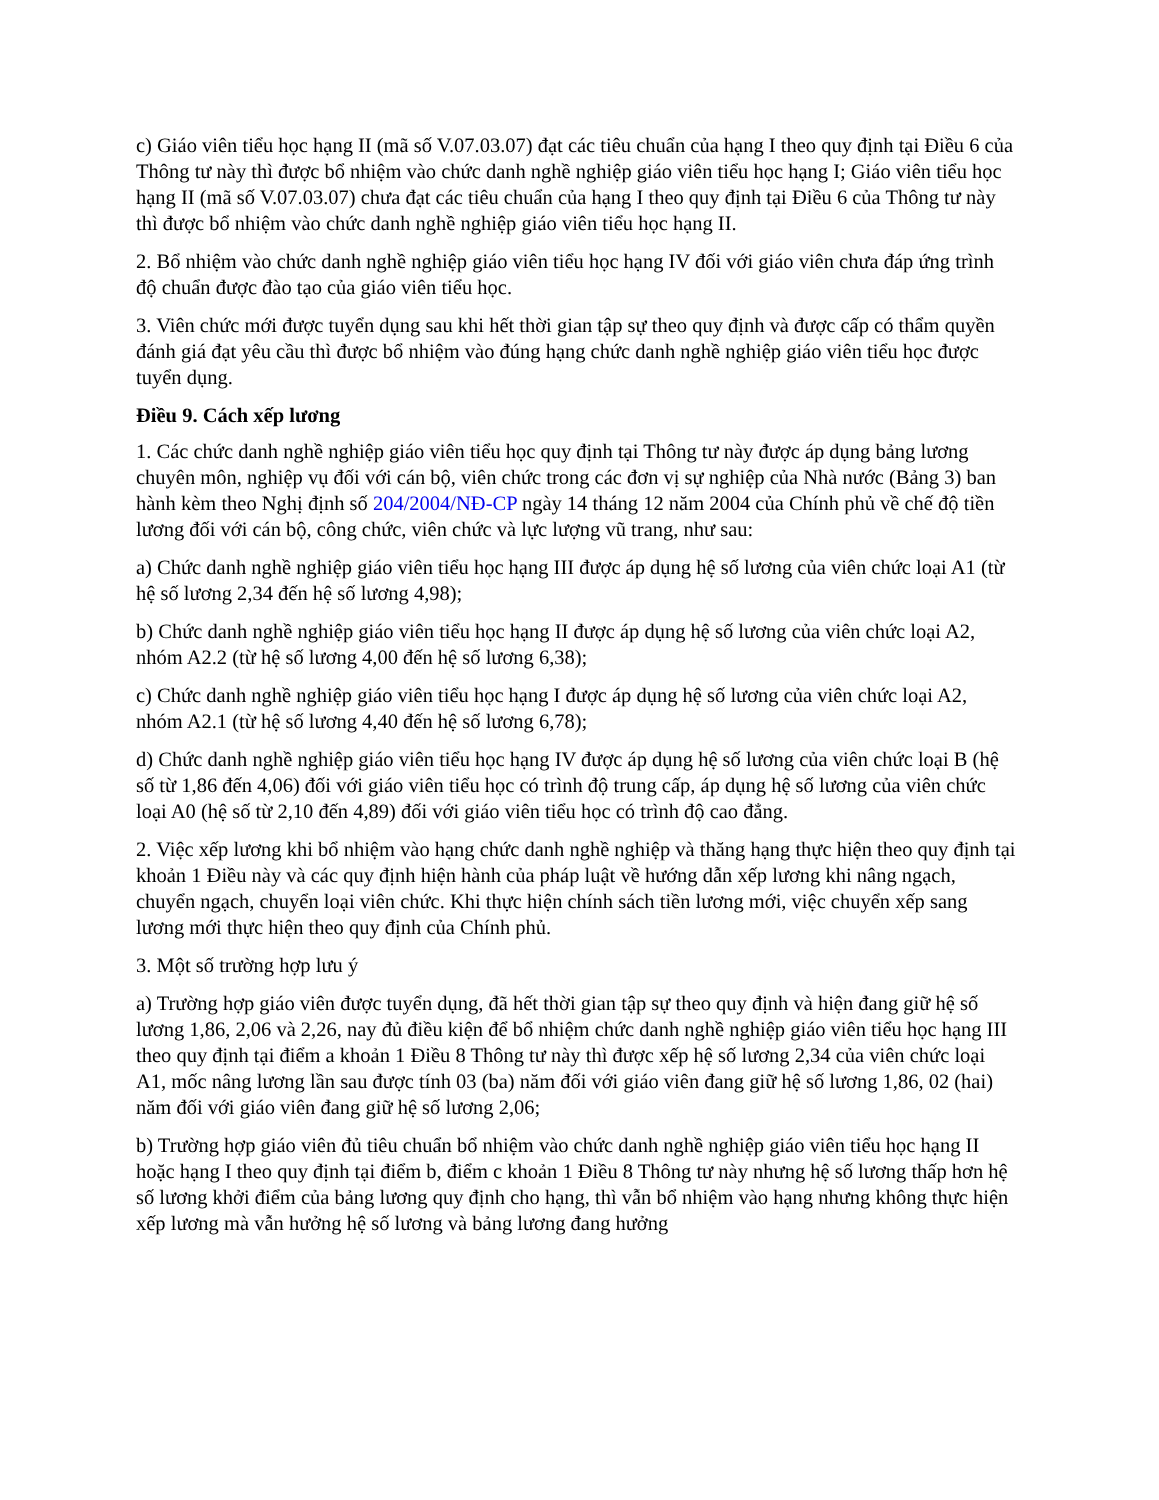c) Giáo viên tiểu học hạng II (mã số V.07.03.07) đạt các tiêu chuẩn của hạng I theo quy định tại Điều 6 của Thông tư này thì được bổ nhiệm vào chức danh nghề nghiệp giáo viên tiểu học hạng I; Giáo viên tiểu học hạng II (mã số V.07.03.07) chưa đạt các tiêu chuẩn của hạng I theo quy định tại Điều 6 của Thông tư này thì được bổ nhiệm vào chức danh nghề nghiệp giáo viên tiểu học hạng II.
2. Bổ nhiệm vào chức danh nghề nghiệp giáo viên tiểu học hạng IV đối với giáo viên chưa đáp ứng trình độ chuẩn được đào tạo của giáo viên tiểu học.
3. Viên chức mới được tuyển dụng sau khi hết thời gian tập sự theo quy định và được cấp có thẩm quyền đánh giá đạt yêu cầu thì được bổ nhiệm vào đúng hạng chức danh nghề nghiệp giáo viên tiểu học được tuyển dụng.
Điều 9. Cách xếp lương
1. Các chức danh nghề nghiệp giáo viên tiểu học quy định tại Thông tư này được áp dụng bảng lương chuyên môn, nghiệp vụ đối với cán bộ, viên chức trong các đơn vị sự nghiệp của Nhà nước (Bảng 3) ban hành kèm theo Nghị định số 204/2004/NĐ-CP ngày 14 tháng 12 năm 2004 của Chính phủ về chế độ tiền lương đối với cán bộ, công chức, viên chức và lực lượng vũ trang, như sau:
a) Chức danh nghề nghiệp giáo viên tiểu học hạng III được áp dụng hệ số lương của viên chức loại A1 (từ hệ số lương 2,34 đến hệ số lương 4,98);
b) Chức danh nghề nghiệp giáo viên tiểu học hạng II được áp dụng hệ số lương của viên chức loại A2, nhóm A2.2 (từ hệ số lương 4,00 đến hệ số lương 6,38);
c) Chức danh nghề nghiệp giáo viên tiểu học hạng I được áp dụng hệ số lương của viên chức loại A2, nhóm A2.1 (từ hệ số lương 4,40 đến hệ số lương 6,78);
d) Chức danh nghề nghiệp giáo viên tiểu học hạng IV được áp dụng hệ số lương của viên chức loại B (hệ số từ 1,86 đến 4,06) đối với giáo viên tiểu học có trình độ trung cấp, áp dụng hệ số lương của viên chức loại A0 (hệ số từ 2,10 đến 4,89) đối với giáo viên tiểu học có trình độ cao đẳng.
2. Việc xếp lương khi bổ nhiệm vào hạng chức danh nghề nghiệp và thăng hạng thực hiện theo quy định tại khoản 1 Điều này và các quy định hiện hành của pháp luật về hướng dẫn xếp lương khi nâng ngạch, chuyển ngạch, chuyển loại viên chức. Khi thực hiện chính sách tiền lương mới, việc chuyển xếp sang lương mới thực hiện theo quy định của Chính phủ.
3. Một số trường hợp lưu ý
a) Trường hợp giáo viên được tuyển dụng, đã hết thời gian tập sự theo quy định và hiện đang giữ hệ số lương 1,86, 2,06 và 2,26, nay đủ điều kiện để bổ nhiệm chức danh nghề nghiệp giáo viên tiểu học hạng III theo quy định tại điểm a khoản 1 Điều 8 Thông tư này thì được xếp hệ số lương 2,34 của viên chức loại A1, mốc nâng lương lần sau được tính 03 (ba) năm đối với giáo viên đang giữ hệ số lương 1,86, 02 (hai) năm đối với giáo viên đang giữ hệ số lương 2,06;
b) Trường hợp giáo viên đủ tiêu chuẩn bổ nhiệm vào chức danh nghề nghiệp giáo viên tiểu học hạng II hoặc hạng I theo quy định tại điểm b, điểm c khoản 1 Điều 8 Thông tư này nhưng hệ số lương thấp hơn hệ số lương khởi điểm của bảng lương quy định cho hạng, thì vẫn bổ nhiệm vào hạng nhưng không thực hiện xếp lương mà vẫn hưởng hệ số lương và bảng lương đang hưởng